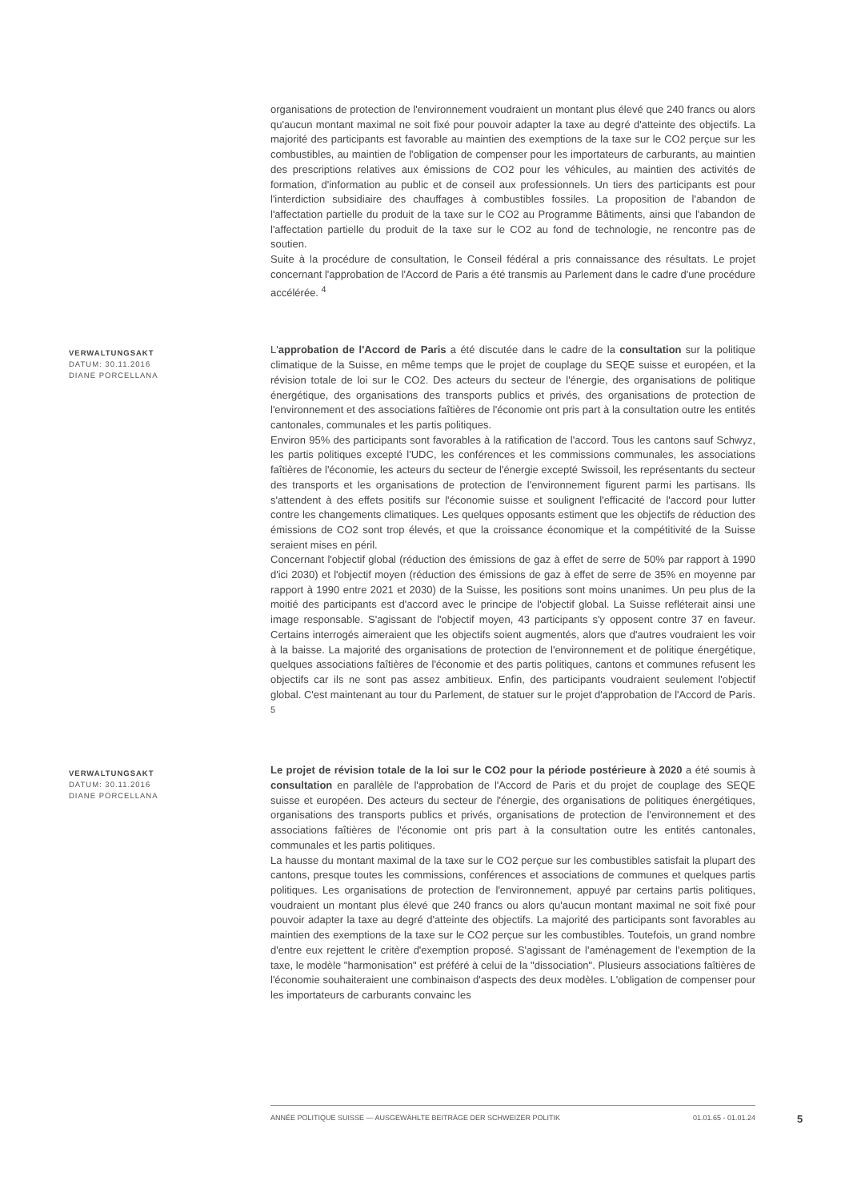organisations de protection de l'environnement voudraient un montant plus élevé que 240 francs ou alors qu'aucun montant maximal ne soit fixé pour pouvoir adapter la taxe au degré d'atteinte des objectifs. La majorité des participants est favorable au maintien des exemptions de la taxe sur le CO2 perçue sur les combustibles, au maintien de l'obligation de compenser pour les importateurs de carburants, au maintien des prescriptions relatives aux émissions de CO2 pour les véhicules, au maintien des activités de formation, d'information au public et de conseil aux professionnels. Un tiers des participants est pour l'interdiction subsidiaire des chauffages à combustibles fossiles. La proposition de l'abandon de l'affectation partielle du produit de la taxe sur le CO2 au Programme Bâtiments, ainsi que l'abandon de l'affectation partielle du produit de la taxe sur le CO2 au fond de technologie, ne rencontre pas de soutien.
Suite à la procédure de consultation, le Conseil fédéral a pris connaissance des résultats. Le projet concernant l'approbation de l'Accord de Paris a été transmis au Parlement dans le cadre d'une procédure accélérée. <sup>4</sup>
VERWALTUNGSAKT
DATUM: 30.11.2016
DIANE PORCELLANA
L'approbation de l'Accord de Paris a été discutée dans le cadre de la consultation sur la politique climatique de la Suisse, en même temps que le projet de couplage du SEQE suisse et européen, et la révision totale de loi sur le CO2. Des acteurs du secteur de l'énergie, des organisations de politique énergétique, des organisations des transports publics et privés, des organisations de protection de l'environnement et des associations faîtières de l'économie ont pris part à la consultation outre les entités cantonales, communales et les partis politiques.
Environ 95% des participants sont favorables à la ratification de l'accord. Tous les cantons sauf Schwyz, les partis politiques excepté l'UDC, les conférences et les commissions communales, les associations faîtières de l'économie, les acteurs du secteur de l'énergie excepté Swissoil, les représentants du secteur des transports et les organisations de protection de l'environnement figurent parmi les partisans. Ils s'attendent à des effets positifs sur l'économie suisse et soulignent l'efficacité de l'accord pour lutter contre les changements climatiques. Les quelques opposants estiment que les objectifs de réduction des émissions de CO2 sont trop élevés, et que la croissance économique et la compétitivité de la Suisse seraient mises en péril.
Concernant l'objectif global (réduction des émissions de gaz à effet de serre de 50% par rapport à 1990 d'ici 2030) et l'objectif moyen (réduction des émissions de gaz à effet de serre de 35% en moyenne par rapport à 1990 entre 2021 et 2030) de la Suisse, les positions sont moins unanimes. Un peu plus de la moitié des participants est d'accord avec le principe de l'objectif global. La Suisse refléterait ainsi une image responsable. S'agissant de l'objectif moyen, 43 participants s'y opposent contre 37 en faveur. Certains interrogés aimeraient que les objectifs soient augmentés, alors que d'autres voudraient les voir à la baisse. La majorité des organisations de protection de l'environnement et de politique énergétique, quelques associations faîtières de l'économie et des partis politiques, cantons et communes refusent les objectifs car ils ne sont pas assez ambitieux. Enfin, des participants voudraient seulement l'objectif global. C'est maintenant au tour du Parlement, de statuer sur le projet d'approbation de l'Accord de Paris. <sup>5</sup>
VERWALTUNGSAKT
DATUM: 30.11.2016
DIANE PORCELLANA
Le projet de révision totale de la loi sur le CO2 pour la période postérieure à 2020 a été soumis à consultation en parallèle de l'approbation de l'Accord de Paris et du projet de couplage des SEQE suisse et européen. Des acteurs du secteur de l'énergie, des organisations de politiques énergétiques, organisations des transports publics et privés, organisations de protection de l'environnement et des associations faîtières de l'économie ont pris part à la consultation outre les entités cantonales, communales et les partis politiques.
La hausse du montant maximal de la taxe sur le CO2 perçue sur les combustibles satisfait la plupart des cantons, presque toutes les commissions, conférences et associations de communes et quelques partis politiques. Les organisations de protection de l'environnement, appuyé par certains partis politiques, voudraient un montant plus élevé que 240 francs ou alors qu'aucun montant maximal ne soit fixé pour pouvoir adapter la taxe au degré d'atteinte des objectifs. La majorité des participants sont favorables au maintien des exemptions de la taxe sur le CO2 perçue sur les combustibles. Toutefois, un grand nombre d'entre eux rejettent le critère d'exemption proposé. S'agissant de l'aménagement de l'exemption de la taxe, le modèle "harmonisation" est préféré à celui de la "dissociation". Plusieurs associations faîtières de l'économie souhaiteraient une combinaison d'aspects des deux modèles. L'obligation de compenser pour les importateurs de carburants convainc les
ANNÉE POLITIQUE SUISSE — AUSGEWÄHLTE BEITRÄGE DER SCHWEIZER POLITIK 01.01.65 - 01.01.24
5